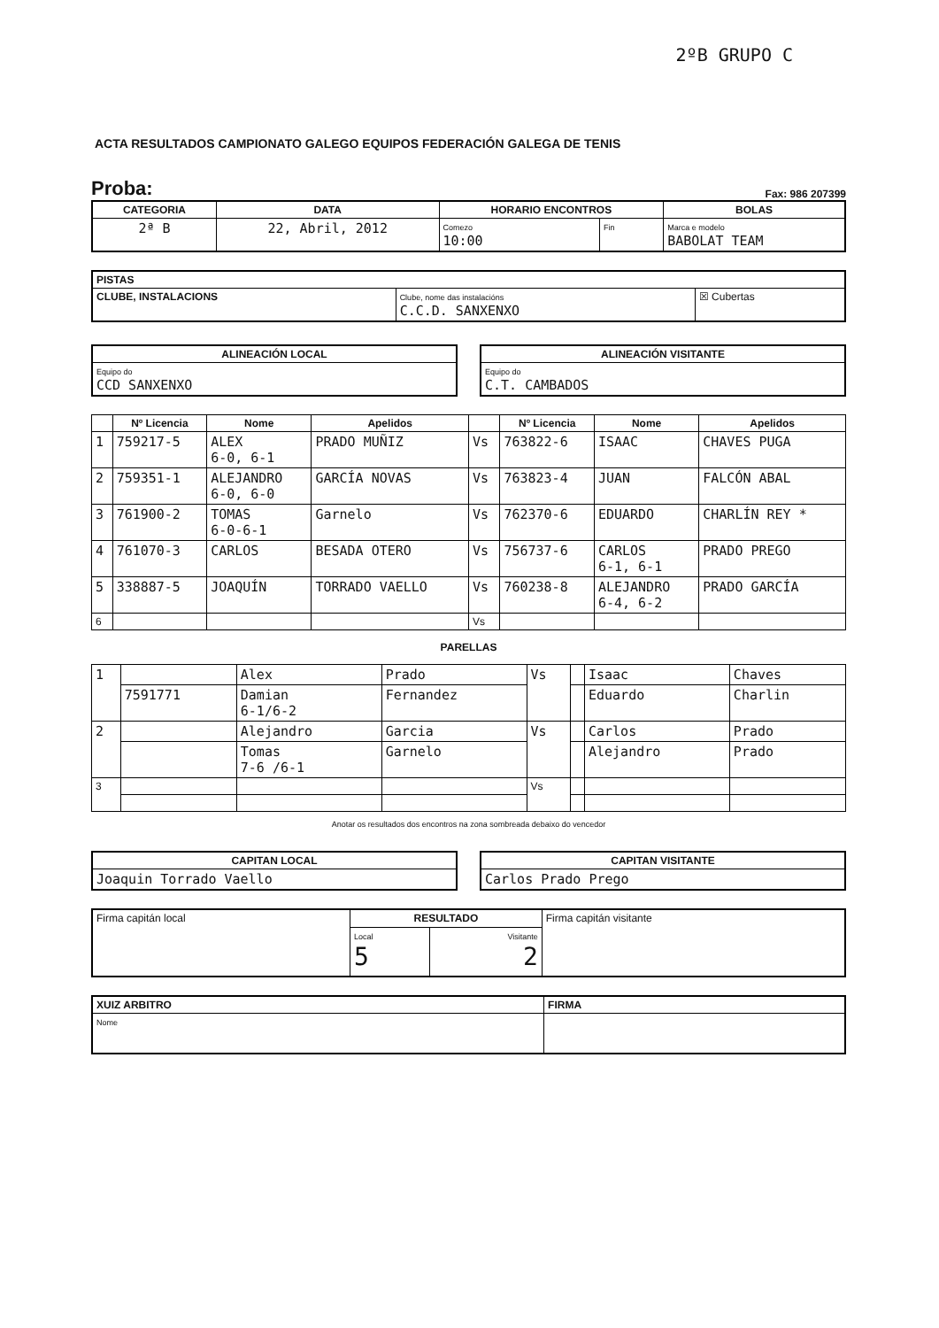2ºB GRUPO C
ACTA RESULTADOS CAMPIONATO GALEGO EQUIPOS FEDERACIÓN GALEGA DE TENIS
Proba: Fax: 986 207399
| CATEGORIA | DATA | HORARIO ENCONTROS | | BOLAS |
| --- | --- | --- | --- | --- |
| 2ª B | 22, Abril, 2012 | Comezo 10:00 | Fin | Marca e modelo BABOLAT TEAM |
| PISTAS | | |
| --- | --- | --- |
| CLUBE, INSTALACIONS | Clube, nome das instalacións C.C.D. SANXENXO | ☒ Cubertas |
| ALINEACIÓN LOCAL |
| --- |
| Equipo do CCD SANXENXO |
| ALINEACIÓN VISITANTE |
| --- |
| Equipo do C.T. CAMBADOS |
| | Nº Licencia | Nome | Apelidos | | Nº Licencia | Nome | Apelidos |
| --- | --- | --- | --- | --- | --- | --- | --- |
| 1 | 759217-5 | ALEX 6-0, 6-1 | PRADO MUÑIZ | Vs | 763822-6 | ISAAC | CHAVES PUGA |
| 2 | 759351-1 | ALEJANDRO 6-0, 6-0 | GARCÍA NOVAS | Vs | 763823-4 | JUAN | FALCÓN ABAL |
| 3 | 761900-2 | TOMAS 6-0-6-1 | Garnelo | Vs | 762370-6 | EDUARDO | CHARLÍN REY * |
| 4 | 761070-3 | CARLOS | BESADA OTERO | Vs | 756737-6 | CARLOS 6-1, 6-1 | PRADO PREGO |
| 5 | 338887-5 | JOAQUÍN | TORRADO VAELLO | Vs | 760238-8 | ALEJANDRO 6-4, 6-2 | PRADO GARCÍA |
| 6 | | | | Vs | | | |
PARELLAS
| 1 | | Alex | Prado | Vs | | Isaac | Chaves |
| | 7591771 | Damian 6-1/6-2 | Fernandez | | | Eduardo | Charlin |
| 2 | | Alejandro | Garcia | Vs | | Carlos | Prado |
| | | Tomas 7-6 /6-1 | Garnelo | | | Alejandro | Prado |
| 3 | | | | Vs | | | |
Anotar os resultados dos encontros na zona sombreada debaixo do vencedor
| CAPITAN LOCAL |
| --- |
| Joaquin Torrado Vaello |
| CAPITAN VISITANTE |
| --- |
| Carlos Prado Prego |
| Firma capitán local | RESULTADO | | Firma capitán visitante |
| | Local 5 | Visitante 2 | |
| XUIZ ARBITRO | FIRMA |
| --- | --- |
| Nome | |